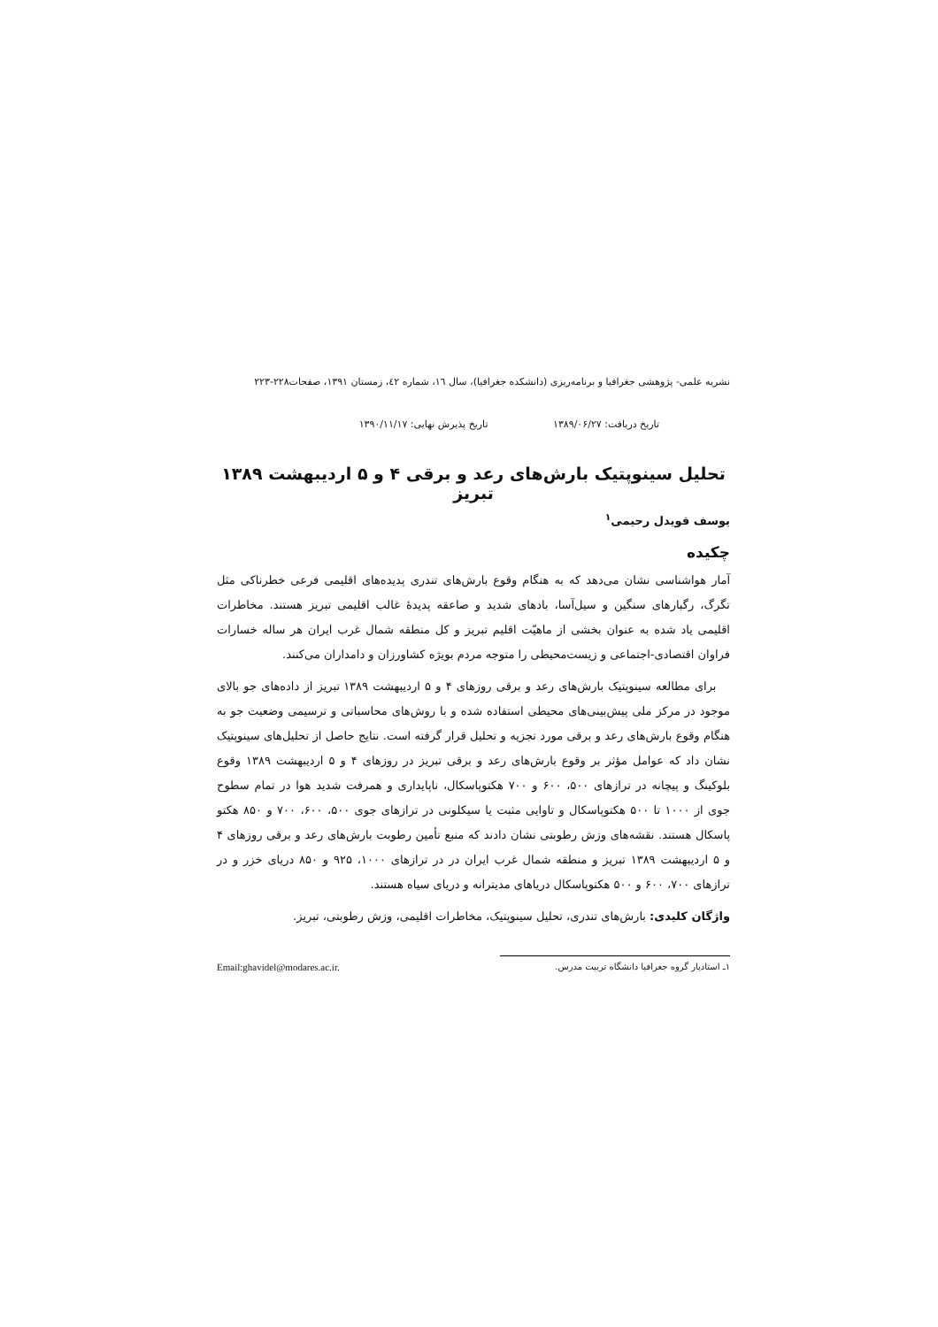نشریه علمی- پژوهشی جغرافیا و برنامه‌ریزی (دانشکده جغرافیا)، سال ١٦، شماره ٤٢، زمستان ١٣٩١، صفحات٢٢٨-٢٢٣
تاریخ دریافت: ۱۳۸۹/۰۶/۲۷ تاریخ پذیرش نهایی: ۱۳۹۰/۱۱/۱۷
تحلیل سینوپتیک بارش‌های رعد و برقی ۴ و ۵ اردیبهشت ۱۳۸۹ تبریز
یوسف قویدل رحیمی<sup>۱</sup>
چکیده
آمار هواشناسی نشان می‌دهد که به هنگام وقوع بارش‌های تندری پدیده‌های اقلیمی فرعی خطرناکی مثل تگرگ، رگبارهای سنگین و سیل‌آسا، بادهای شدید و صاعقه پدیدهٔ غالب اقلیمی تبریز هستند. مخاطرات اقلیمی یاد شده به عنوان بخشی از ماهیّت اقلیم تبریز و کل منطقه شمال غرب ایران هر ساله خسارات فراوان اقتصادی-اجتماعی و زیست‌محیطی را متوجه مردم بویژه کشاورزان و دامداران می‌کنند.
برای مطالعه سینوپتیک بارش‌های رعد و برقی روزهای ۴ و ۵ اردیبهشت ۱۳۸۹ تبریز از داده‌های جو بالای موجود در مرکز ملی پیش‌بینی‌های محیطی استفاده شده و با روش‌های محاسباتی و ترسیمی وضعیت جو به هنگام وقوع بارش‌های رعد و برقی مورد تجزیه و تحلیل قرار گرفته است. نتایج حاصل از تحلیل‌های سینوپتیک نشان داد که عوامل مؤثر بر وقوع بارش‌های رعد و برقی تبریز در روزهای ۴ و ۵ اردیبهشت ۱۳۸۹ وقوع بلوکینگ و پیچانه در ترازهای ۵۰۰، ۶۰۰ و ۷۰۰ هکتوپاسکال، ناپایداری و همرفت شدید هوا در تمام سطوح جوی از ۱۰۰۰ تا ۵۰۰ هکتوپاسکال و تاوایی مثبت یا سیکلونی در ترازهای جوی ۵۰۰، ۶۰۰، ۷۰۰ و ۸۵۰ هکتو پاسکال هستند. نقشه‌های وزش رطوبتی نشان دادند که منبع تأمین رطوبت بارش‌های رعد و برقی روزهای ۴ و ۵ اردیبهشت ۱۳۸۹ تبریز و منطقه شمال غرب ایران در در ترازهای ۱۰۰۰، ۹۲۵ و ۸۵۰ دریای خزر و در ترازهای ۷۰۰، ۶۰۰ و ۵۰۰ هکتوپاسکال دریاهای مدیترانه و دریای سیاه هستند.
واژگان کلیدی: بارش‌های تندری، تحلیل سینوپتیک، مخاطرات اقلیمی، وزش رطوبتی، تبریز.
۱ـ استادیار گروه جغرافیا دانشگاه تربیت مدرس. Email:ghavidel@modares.ac.ir.